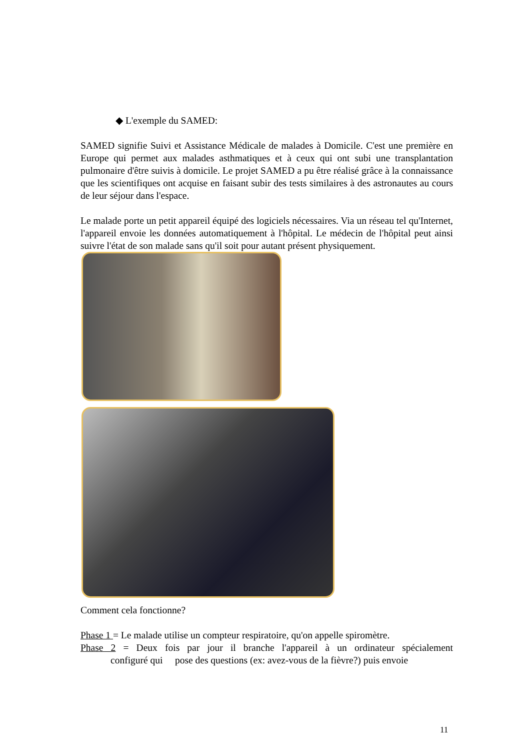◆ L'exemple du SAMED:
SAMED signifie Suivi et Assistance Médicale de malades à Domicile. C'est une première en Europe qui permet aux malades asthmatiques et à ceux qui ont subi une transplantation pulmonaire d'être suivis à domicile. Le projet SAMED a pu être réalisé grâce à la connaissance que les scientifiques ont acquise en faisant subir des tests similaires à des astronautes au cours de leur séjour dans l'espace.
Le malade porte un petit appareil équipé des logiciels nécessaires. Via un réseau tel qu'Internet, l'appareil envoie les données automatiquement à l'hôpital. Le médecin de l'hôpital peut ainsi suivre l'état de son malade sans qu'il soit pour autant présent physiquement.
Comment cela fonctionne?
Phase 1 = Le malade utilise un compteur respiratoire, qu'on appelle spiromètre.
Phase 2 = Deux fois par jour il branche l'appareil à un ordinateur spécialement configuré qui pose des questions (ex: avez-vous de la fièvre?) puis envoie
11